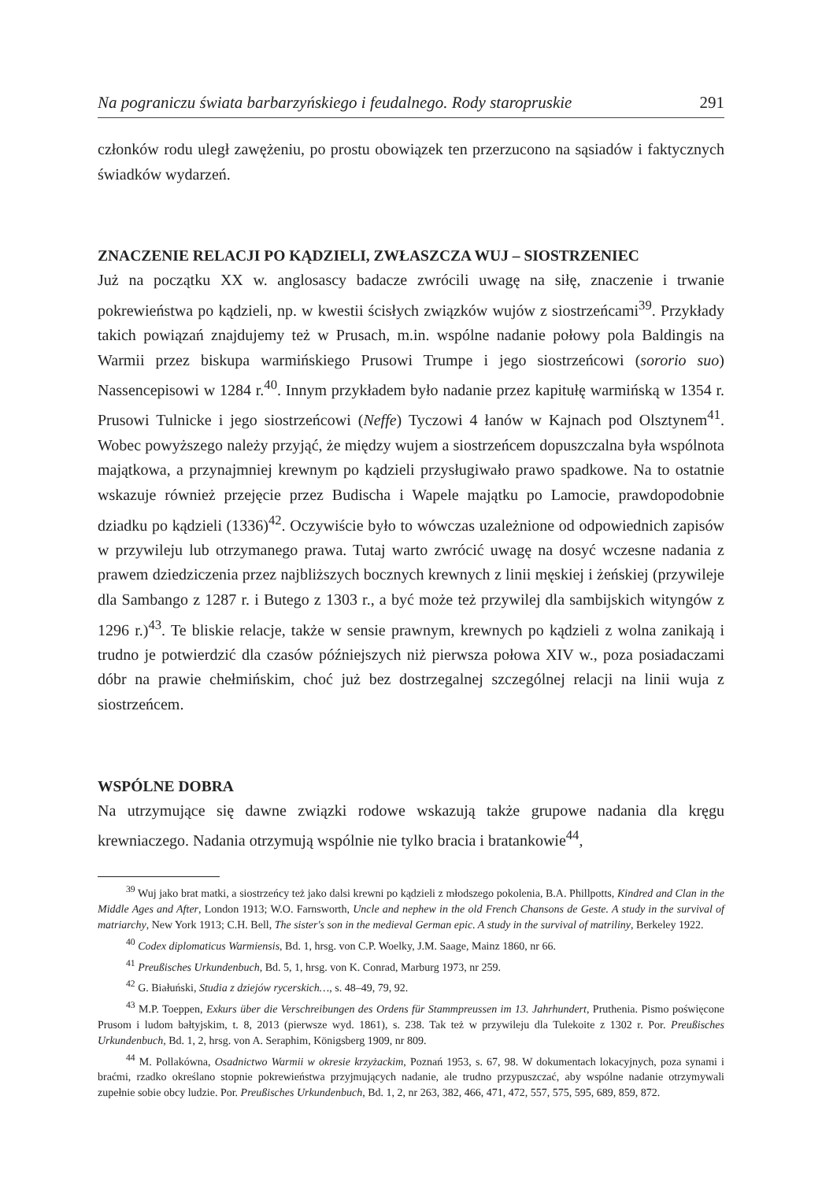Na pograniczu świata barbarzyńskiego i feudalnego. Rody staropruskie 291
członków rodu uległ zawężeniu, po prostu obowiązek ten przerzucono na sąsiadów i faktycznych świadków wydarzeń.
ZNACZENIE RELACJI PO KĄDZIELI, ZWŁASZCZA WUJ – SIOSTRZENIEC
Już na początku XX w. anglosascy badacze zwrócili uwagę na siłę, znaczenie i trwanie pokrewieństwa po kądzieli, np. w kwestii ścisłych związków wujów z siostrzeńcami<sup>39</sup>. Przykłady takich powiązań znajdujemy też w Prusach, m.in. wspólne nadanie połowy pola Baldingis na Warmii przez biskupa warmińskiego Prusowi Trumpe i jego siostrzeńcowi (sororio suo) Nassencepisowi w 1284 r.<sup>40</sup>. Innym przykładem było nadanie przez kapitułę warmińską w 1354 r. Prusowi Tulnicke i jego siostrzeńcowi (Neffe) Tyczowi 4 łanów w Kajnach pod Olsztynem<sup>41</sup>. Wobec powyższego należy przyjąć, że między wujem a siostrzeńcem dopuszczalna była wspólnota majątkowa, a przynajmniej krewnym po kądzieli przysługiwało prawo spadkowe. Na to ostatnie wskazuje również przejęcie przez Budischa i Wapele majątku po Lamocie, prawdopodobnie dziadku po kądzieli (1336)<sup>42</sup>. Oczywiście było to wówczas uzależnione od odpowiednich zapisów w przywileju lub otrzymanego prawa. Tutaj warto zwrócić uwagę na dosyć wczesne nadania z prawem dziedziczenia przez najbliższych bocznych krewnych z linii męskiej i żeńskiej (przywileje dla Sambango z 1287 r. i Butego z 1303 r., a być może też przywilej dla sambijskich wityngów z 1296 r.)<sup>43</sup>. Te bliskie relacje, także w sensie prawnym, krewnych po kądzieli z wolna zanikają i trudno je potwierdzić dla czasów późniejszych niż pierwsza połowa XIV w., poza posiadaczami dóbr na prawie chełmińskim, choć już bez dostrzegalnej szczególnej relacji na linii wuja z siostrzeńcem.
WSPÓLNE DOBRA
Na utrzymujące się dawne związki rodowe wskazują także grupowe nadania dla kręgu krewniaczego. Nadania otrzymują wspólnie nie tylko bracia i bratankowie<sup>44</sup>,
<sup>39</sup> Wuj jako brat matki, a siostrzeńcy też jako dalsi krewni po kądzieli z młodszego pokolenia, B.A. Phillpotts, Kindred and Clan in the Middle Ages and After, London 1913; W.O. Farnsworth, Uncle and nephew in the old French Chansons de Geste. A study in the survival of matriarchy, New York 1913; C.H. Bell, The sister's son in the medieval German epic. A study in the survival of matriliny, Berkeley 1922.
<sup>40</sup> Codex diplomaticus Warmiensis, Bd. 1, hrsg. von C.P. Woelky, J.M. Saage, Mainz 1860, nr 66.
<sup>41</sup> Preußisches Urkundenbuch, Bd. 5, 1, hrsg. von K. Conrad, Marburg 1973, nr 259.
<sup>42</sup> G. Białuński, Studia z dziejów rycerskich…, s. 48–49, 79, 92.
<sup>43</sup> M.P. Toeppen, Exkurs über die Verschreibungen des Ordens für Stammpreussen im 13. Jahrhundert, Pruthenia. Pismo poświęcone Prusom i ludom bałtyjskim, t. 8, 2013 (pierwsze wyd. 1861), s. 238. Tak też w przywileju dla Tulekoite z 1302 r. Por. Preußisches Urkundenbuch, Bd. 1, 2, hrsg. von A. Seraphim, Königsberg 1909, nr 809.
<sup>44</sup> M. Pollakówna, Osadnictwo Warmii w okresie krzyżackim, Poznań 1953, s. 67, 98. W dokumentach lokacyjnych, poza synami i braćmi, rzadko określano stopnie pokrewieństwa przyjmujących nadanie, ale trudno przypuszczać, aby wspólne nadanie otrzymywali zupełnie sobie obcy ludzie. Por. Preußisches Urkundenbuch, Bd. 1, 2, nr 263, 382, 466, 471, 472, 557, 575, 595, 689, 859, 872.